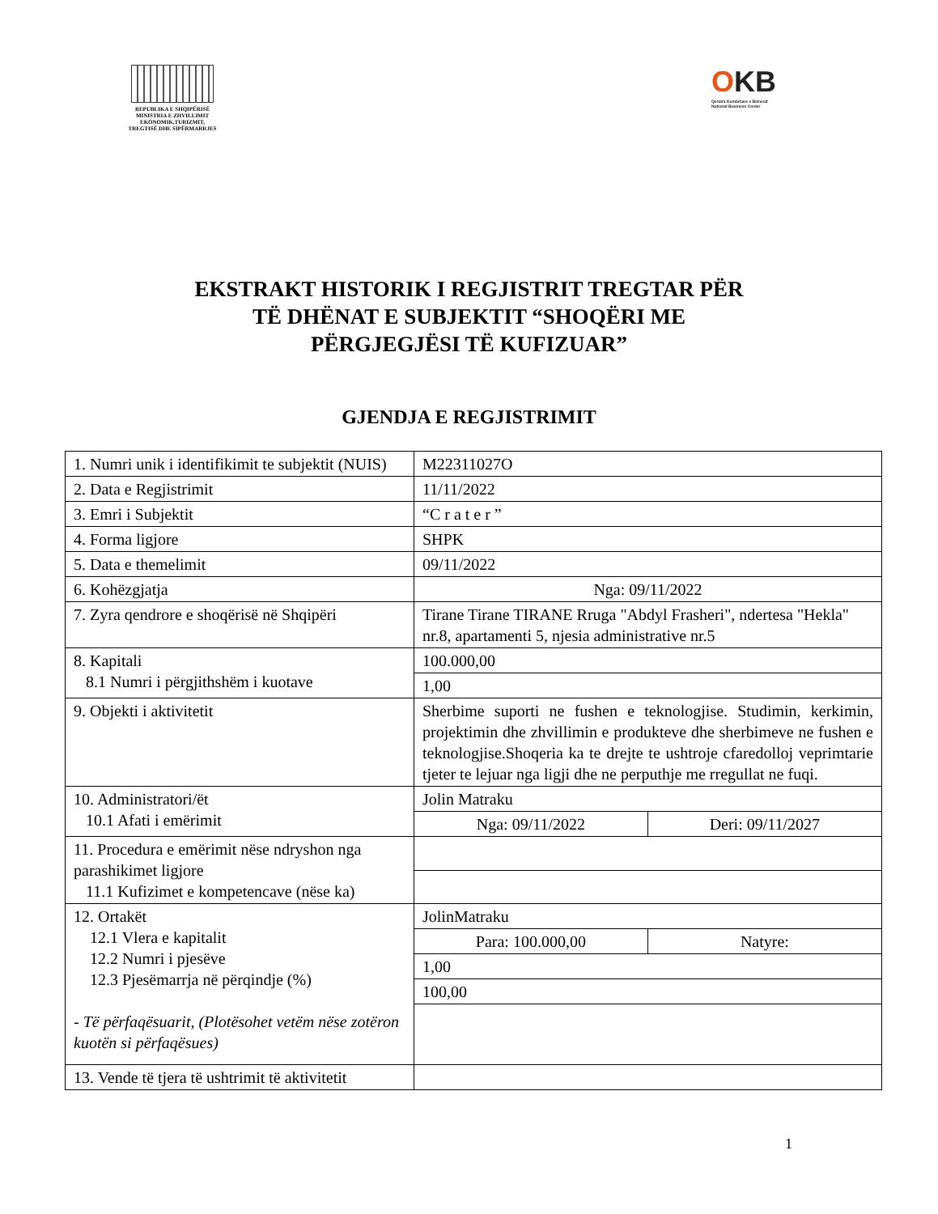REPUBLIKA E SHQIPËRISË
MINISTRIA E ZHVILLIMIT
EKONOMIK,TURIZMIT,
TREGTISË DHE SIPËRMARRJES
OKB
Qendra Kombëtare e Biznesit
National Business Center
EKSTRAKT HISTORIK I REGJISTRIT TREGTAR PËR TË DHËNAT E SUBJEKTIT “SHOQËRI ME PËRGJEGJËSI TË KUFIZUAR”
GJENDJA E REGJISTRIMIT
| 1. Numri unik i identifikimit te subjektit (NUIS) | M22311027O | |
| 2. Data e Regjistrimit | 11/11/2022 | |
| 3. Emri i Subjektit | “C r a t e r ” | |
| 4. Forma ligjore | SHPK | |
| 5. Data e themelimit | 09/11/2022 | |
| 6. Kohëzgjatja | Nga: 09/11/2022 | |
| 7. Zyra qendrore e shoqërisë në Shqipëri | Tirane Tirane TIRANE Rruga "Abdyl Frasheri", ndertesa "Hekla" nr.8, apartamenti 5, njesia administrative nr.5 | |
| 8. Kapitali 8.1 Numri i përgjithshëm i kuotave | 100.000,00 | |
| | 1,00 | |
| 9. Objekti i aktivitetit | Sherbime suporti ne fushen e teknologjise. Studimin, kerkimin, projektimin dhe zhvillimin e produkteve dhe sherbimeve ne fushen e teknologjise.Shoqeria ka te drejte te ushtroje cfaredolloj veprimtarie tjeter te lejuar nga ligji dhe ne perputhje me rregullat ne fuqi. | |
| 10. Administratori/ët 10.1 Afati i emërimit | Jolin Matraku | |
| | Nga: 09/11/2022 | Deri: 09/11/2027 |
| 11. Procedura e emërimit nëse ndryshon nga parashikimet ligjore 11.1 Kufizimet e kompetencave (nëse ka) | | |
| 12. Ortakët 12.1 Vlera e kapitalit 12.2 Numri i pjesëve 12.3 Pjesëmarrja në përqindje (%) - Të përfaqësuarit, (Plotësohet vetëm nëse zotëron kuotën si përfaqësues) | JolinMatraku | |
| | Para: 100.000,00 | Natyre: |
| | 1,00 | |
| | 100,00 | |
| 13. Vende të tjera të ushtrimit të aktivitetit | | |
1